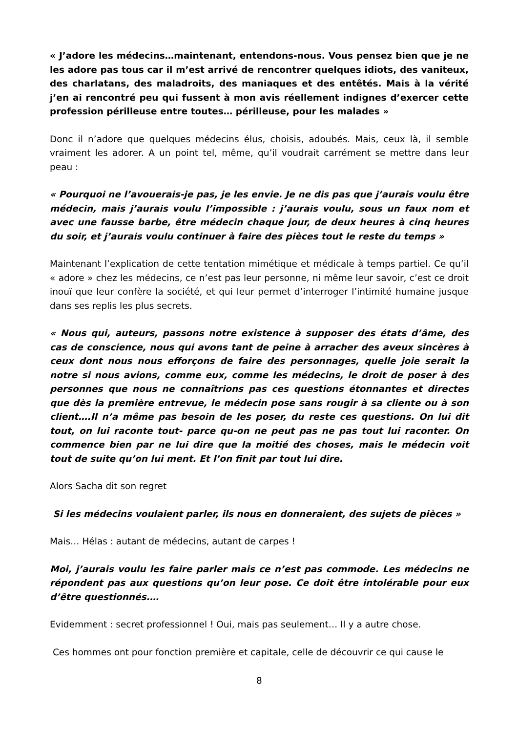« J’adore les médecins…maintenant, entendons-nous. Vous pensez bien que je ne les adore pas tous car il m’est arrivé de rencontrer quelques idiots, des vaniteux, des charlatans, des maladroits, des maniaques et des entêtés. Mais à la vérité j’en ai rencontré peu qui fussent à mon avis réellement indignes d’exercer cette profession périlleuse entre toutes… périlleuse, pour les malades »
Donc il n’adore que quelques médecins élus, choisis, adoubés. Mais, ceux là, il semble vraiment les adorer. A un point tel, même, qu’il voudrait carrément se mettre dans leur peau :
« Pourquoi ne l’avouerais-je pas, je les envie. Je ne dis pas que j’aurais voulu être médecin, mais j’aurais voulu l’impossible : j’aurais voulu, sous un faux nom et avec une fausse barbe, être médecin chaque jour, de deux heures à cinq heures du soir, et j’aurais voulu continuer à faire des pièces tout le reste du temps »
Maintenant l’explication de cette tentation mimétique et médicale à temps partiel. Ce qu’il « adore » chez les médecins, ce n’est pas leur personne, ni même leur savoir, c’est ce droit inouï que leur confère la société, et qui leur permet d’interroger l’intimité humaine jusque dans ses replis les plus secrets.
« Nous qui, auteurs, passons notre existence à supposer des états d’âme, des cas de conscience, nous qui avons tant de peine à arracher des aveux sincères à ceux dont nous nous efforçons de faire des personnages, quelle joie serait la notre si nous avions, comme eux, comme les médecins, le droit de poser à des personnes que nous ne connaîtrions pas ces questions étonnantes et directes que dès la première entrevue, le médecin pose sans rougir à sa cliente ou à son client….Il n’a même pas besoin de les poser, du reste ces questions. On lui dit tout, on lui raconte tout- parce qu-on ne peut pas ne pas tout lui raconter. On commence bien par ne lui dire que la moitié des choses, mais le médecin voit tout de suite qu’on lui ment. Et l’on finit par tout lui dire.
Alors Sacha dit son regret
Si les médecins voulaient parler, ils nous en donneraient, des sujets de pièces »
Mais… Hélas : autant de médecins, autant de carpes !
Moi, j’aurais voulu les faire parler mais ce n’est pas commode. Les médecins ne répondent pas aux questions qu’on leur pose. Ce doit être intolérable pour eux d’être questionnés.…
Evidemment : secret professionnel ! Oui, mais pas seulement… Il y a autre chose.
Ces hommes ont pour fonction première et capitale, celle de découvrir ce qui cause le
8